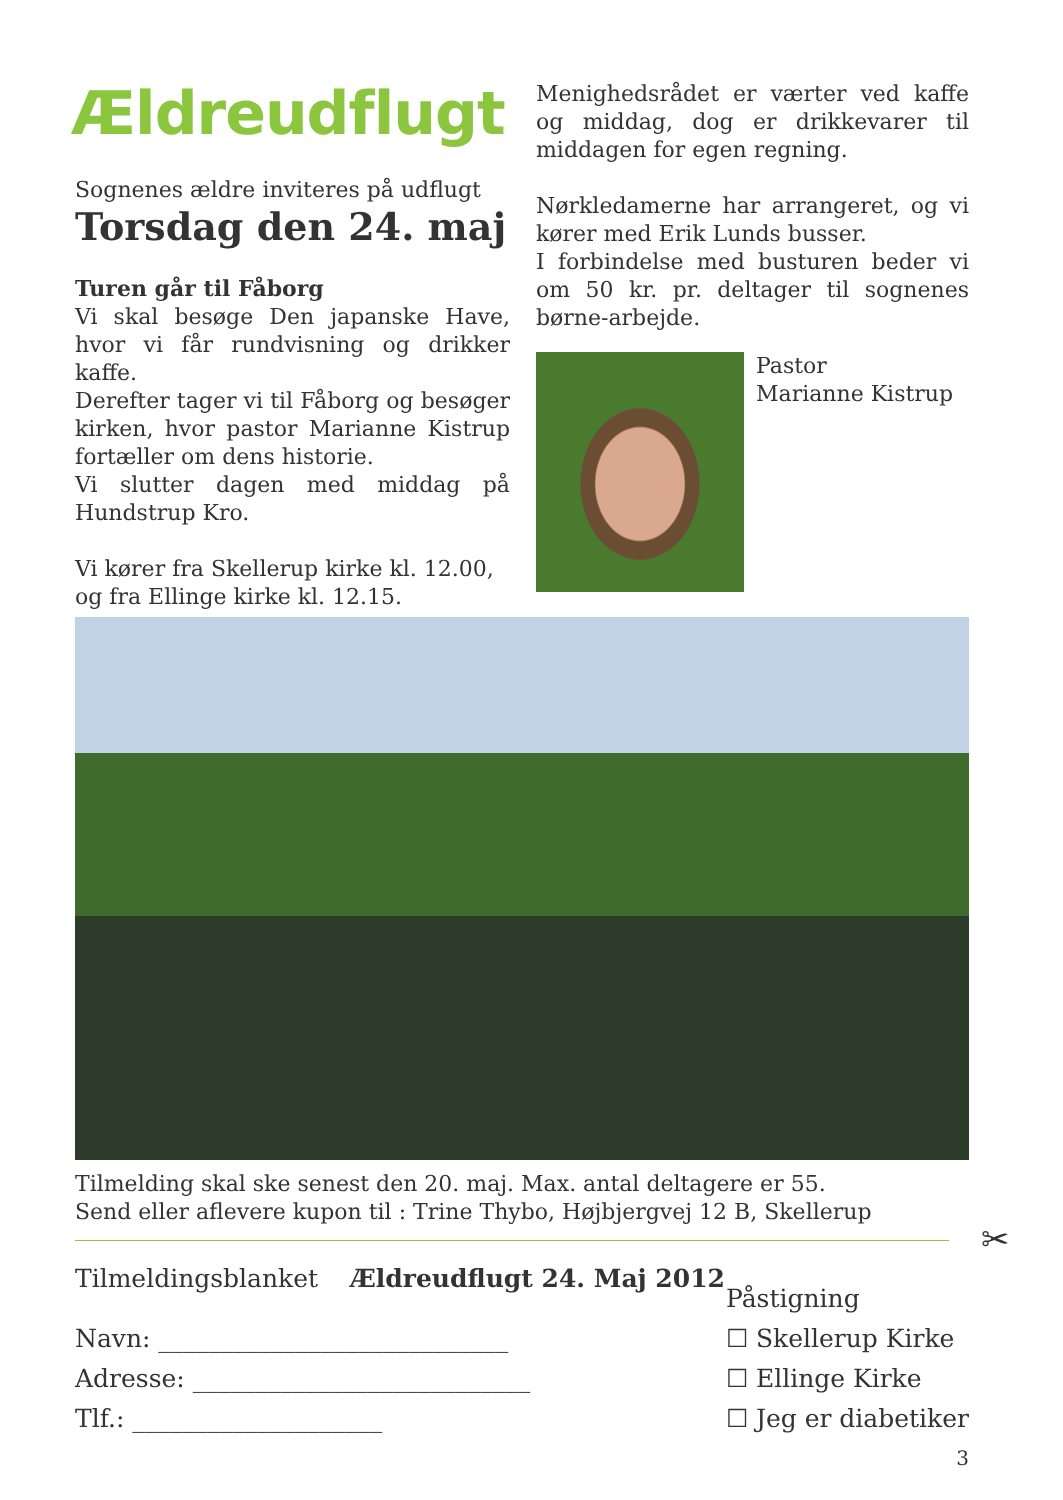Ældreudflugt
Sognenes ældre inviteres på udflugt
Torsdag den 24. maj
Turen går til Fåborg
Vi skal besøge Den japanske Have, hvor vi får rundvisning og drikker kaffe.
Derefter tager vi til Fåborg og besøger kirken, hvor pastor Marianne Kistrup fortæller om dens historie.
Vi slutter dagen med middag på Hundstrup Kro.
Vi kører fra Skellerup kirke kl. 12.00, og fra Ellinge kirke kl. 12.15.
Menighedsrådet er værter ved kaffe og middag, dog er drikkevarer til middagen for egen regning.
Nørkledamerne har arrangeret, og vi kører med Erik Lunds busser.
I forbindelse med busturen beder vi om 50 kr. pr. deltager til sognenes børne-arbejde.
Pastor
Marianne Kistrup
Tilmelding skal ske senest den 20. maj. Max. antal deltagere er 55.
Send eller aflevere kupon til : Trine Thybo, Højbjergvej 12 B, Skellerup
✂
Tilmeldingsblanket Ældreudflugt 24. Maj 2012
Navn: ____________________________
Adresse: ___________________________
Tlf.: ____________________
Påstigning
☐ Skellerup Kirke
☐ Ellinge Kirke
☐ Jeg er diabetiker
3